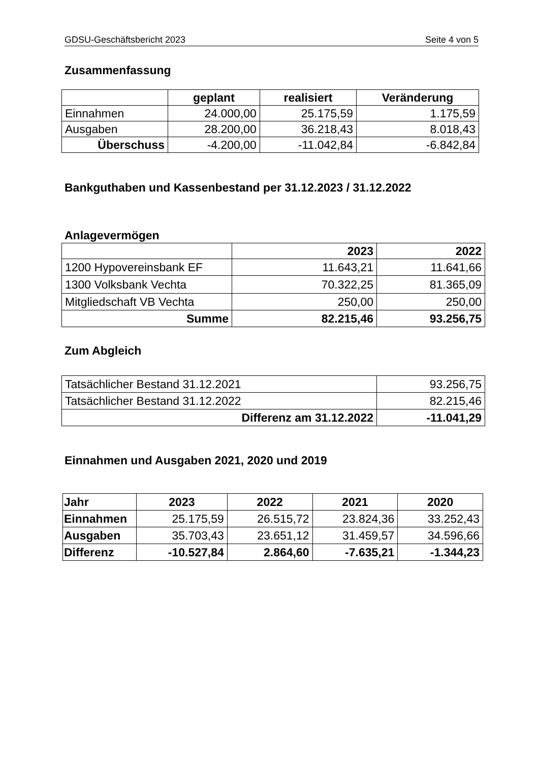GDSU-Geschäftsbericht 2023 Seite 4 von 5
Zusammenfassung
| | geplant | realisiert | Veränderung |
| --- | --- | --- | --- |
| Einnahmen | 24.000,00 | 25.175,59 | 1.175,59 |
| Ausgaben | 28.200,00 | 36.218,43 | 8.018,43 |
| Überschuss | -4.200,00 | -11.042,84 | -6.842,84 |
Bankguthaben und Kassenbestand per 31.12.2023 / 31.12.2022
Anlagevermögen
| | 2023 | 2022 |
| --- | --- | --- |
| 1200 Hypovereinsbank EF | 11.643,21 | 11.641,66 |
| 1300 Volksbank Vechta | 70.322,25 | 81.365,09 |
| Mitgliedschaft VB Vechta | 250,00 | 250,00 |
| Summe | 82.215,46 | 93.256,75 |
Zum Abgleich
| Tatsächlicher Bestand 31.12.2021 | 93.256,75 |
| Tatsächlicher Bestand 31.12.2022 | 82.215,46 |
| Differenz am 31.12.2022 | -11.041,29 |
Einnahmen und Ausgaben 2021, 2020 und 2019
| Jahr | 2023 | 2022 | 2021 | 2020 |
| --- | --- | --- | --- | --- |
| Einnahmen | 25.175,59 | 26.515,72 | 23.824,36 | 33.252,43 |
| Ausgaben | 35.703,43 | 23.651,12 | 31.459,57 | 34.596,66 |
| Differenz | -10.527,84 | 2.864,60 | -7.635,21 | -1.344,23 |